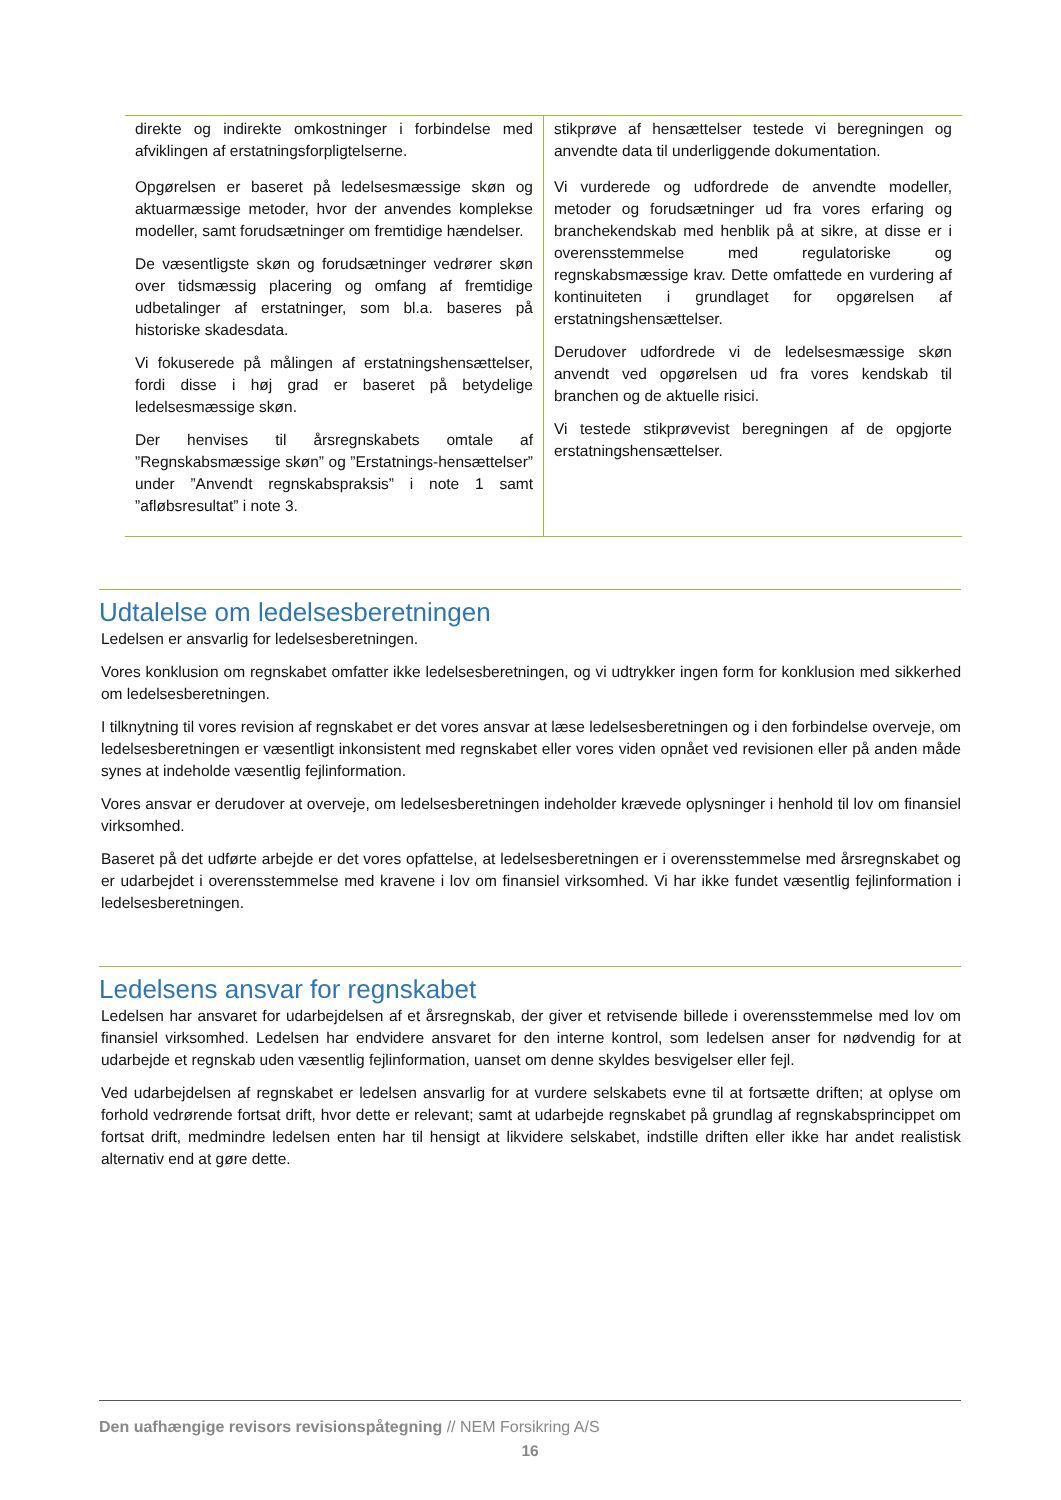| direkte og indirekte omkostninger i forbindelse med afviklingen af erstatningsforpligtelserne. Opgørelsen er baseret på ledelsesmæssige skøn og aktuarmæssige metoder, hvor der anvendes komplekse modeller, samt forudsætninger om fremtidige hændelser. De væsentligste skøn og forudsætninger vedrører skøn over tidsmæssig placering og omfang af fremtidige udbetalinger af erstatninger, som bl.a. baseres på historiske skadesdata. Vi fokuserede på målingen af erstatningshensættelser, fordi disse i høj grad er baseret på betydelige ledelsesmæssige skøn. Der henvises til årsregnskabets omtale af ”Regnskabsmæssige skøn” og ”Erstatnings-hensættelser” under ”Anvendt regnskabspraksis” i note 1 samt ”afløbsresultat” i note 3. | stikprøve af hensættelser testede vi beregningen og anvendte data til underliggende dokumentation. Vi vurderede og udfordrede de anvendte modeller, metoder og forudsætninger ud fra vores erfaring og branchekendskab med henblik på at sikre, at disse er i overensstemmelse med regulatoriske og regnskabsmæssige krav. Dette omfattede en vurdering af kontinuiteten i grundlaget for opgørelsen af erstatningshensættelser. Derudover udfordrede vi de ledelsesmæssige skøn anvendt ved opgørelsen ud fra vores kendskab til branchen og de aktuelle risici. Vi testede stikprøvevist beregningen af de opgjorte erstatningshensættelser. |
Udtalelse om ledelsesberetningen
Ledelsen er ansvarlig for ledelsesberetningen.
Vores konklusion om regnskabet omfatter ikke ledelsesberetningen, og vi udtrykker ingen form for konklusion med sikkerhed om ledelsesberetningen.
I tilknytning til vores revision af regnskabet er det vores ansvar at læse ledelsesberetningen og i den forbindelse overveje, om ledelsesberetningen er væsentligt inkonsistent med regnskabet eller vores viden opnået ved revisionen eller på anden måde synes at indeholde væsentlig fejlinformation.
Vores ansvar er derudover at overveje, om ledelsesberetningen indeholder krævede oplysninger i henhold til lov om finansiel virksomhed.
Baseret på det udførte arbejde er det vores opfattelse, at ledelsesberetningen er i overensstemmelse med årsregnskabet og er udarbejdet i overensstemmelse med kravene i lov om finansiel virksomhed. Vi har ikke fundet væsentlig fejlinformation i ledelsesberetningen.
Ledelsens ansvar for regnskabet
Ledelsen har ansvaret for udarbejdelsen af et årsregnskab, der giver et retvisende billede i overensstemmelse med lov om finansiel virksomhed. Ledelsen har endvidere ansvaret for den interne kontrol, som ledelsen anser for nødvendig for at udarbejde et regnskab uden væsentlig fejlinformation, uanset om denne skyldes besvigelser eller fejl.
Ved udarbejdelsen af regnskabet er ledelsen ansvarlig for at vurdere selskabets evne til at fortsætte driften; at oplyse om forhold vedrørende fortsat drift, hvor dette er relevant; samt at udarbejde regnskabet på grundlag af regnskabsprincippet om fortsat drift, medmindre ledelsen enten har til hensigt at likvidere selskabet, indstille driften eller ikke har andet realistisk alternativ end at gøre dette.
Den uafhængige revisors revisionspåtegning // NEM Forsikring A/S
16